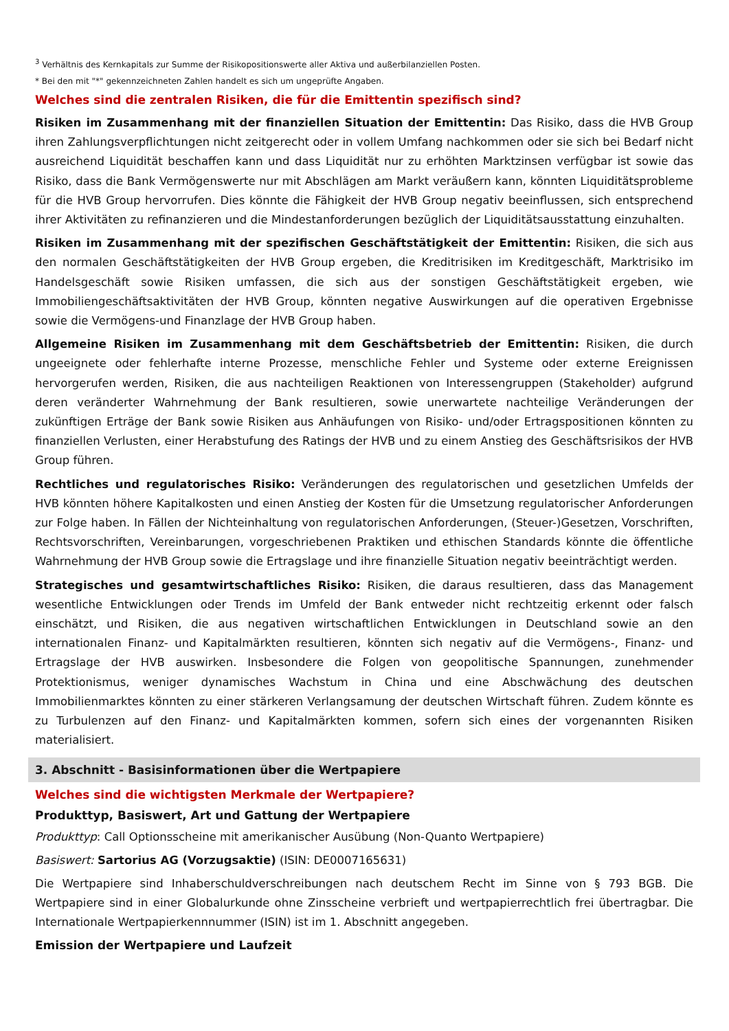<sup>3</sup> Verhältnis des Kernkapitals zur Summe der Risikopositionswerte aller Aktiva und außerbilanziellen Posten.
* Bei den mit "*" gekennzeichneten Zahlen handelt es sich um ungeprüfte Angaben.
Welches sind die zentralen Risiken, die für die Emittentin spezifisch sind?
Risiken im Zusammenhang mit der finanziellen Situation der Emittentin: Das Risiko, dass die HVB Group ihren Zahlungsverpflichtungen nicht zeitgerecht oder in vollem Umfang nachkommen oder sie sich bei Bedarf nicht ausreichend Liquidität beschaffen kann und dass Liquidität nur zu erhöhten Marktzinsen verfügbar ist sowie das Risiko, dass die Bank Vermögenswerte nur mit Abschlägen am Markt veräußern kann, könnten Liquiditätsprobleme für die HVB Group hervorrufen. Dies könnte die Fähigkeit der HVB Group negativ beeinflussen, sich entsprechend ihrer Aktivitäten zu refinanzieren und die Mindestanforderungen bezüglich der Liquiditätsausstattung einzuhalten.
Risiken im Zusammenhang mit der spezifischen Geschäftstätigkeit der Emittentin: Risiken, die sich aus den normalen Geschäftstätigkeiten der HVB Group ergeben, die Kreditrisiken im Kreditgeschäft, Marktrisiko im Handelsgeschäft sowie Risiken umfassen, die sich aus der sonstigen Geschäftstätigkeit ergeben, wie Immobiliengeschäftsaktivitäten der HVB Group, könnten negative Auswirkungen auf die operativen Ergebnisse sowie die Vermögens-und Finanzlage der HVB Group haben.
Allgemeine Risiken im Zusammenhang mit dem Geschäftsbetrieb der Emittentin: Risiken, die durch ungeeignete oder fehlerhafte interne Prozesse, menschliche Fehler und Systeme oder externe Ereignissen hervorgerufen werden, Risiken, die aus nachteiligen Reaktionen von Interessengruppen (Stakeholder) aufgrund deren veränderter Wahrnehmung der Bank resultieren, sowie unerwartete nachteilige Veränderungen der zukünftigen Erträge der Bank sowie Risiken aus Anhäufungen von Risiko- und/oder Ertragspositionen könnten zu finanziellen Verlusten, einer Herabstufung des Ratings der HVB und zu einem Anstieg des Geschäftsrisikos der HVB Group führen.
Rechtliches und regulatorisches Risiko: Veränderungen des regulatorischen und gesetzlichen Umfelds der HVB könnten höhere Kapitalkosten und einen Anstieg der Kosten für die Umsetzung regulatorischer Anforderungen zur Folge haben. In Fällen der Nichteinhaltung von regulatorischen Anforderungen, (Steuer-)Gesetzen, Vorschriften, Rechtsvorschriften, Vereinbarungen, vorgeschriebenen Praktiken und ethischen Standards könnte die öffentliche Wahrnehmung der HVB Group sowie die Ertragslage und ihre finanzielle Situation negativ beeinträchtigt werden.
Strategisches und gesamtwirtschaftliches Risiko: Risiken, die daraus resultieren, dass das Management wesentliche Entwicklungen oder Trends im Umfeld der Bank entweder nicht rechtzeitig erkennt oder falsch einschätzt, und Risiken, die aus negativen wirtschaftlichen Entwicklungen in Deutschland sowie an den internationalen Finanz- und Kapitalmärkten resultieren, könnten sich negativ auf die Vermögens-, Finanz- und Ertragslage der HVB auswirken. Insbesondere die Folgen von geopolitische Spannungen, zunehmender Protektionismus, weniger dynamisches Wachstum in China und eine Abschwächung des deutschen Immobilienmarktes könnten zu einer stärkeren Verlangsamung der deutschen Wirtschaft führen. Zudem könnte es zu Turbulenzen auf den Finanz- und Kapitalmärkten kommen, sofern sich eines der vorgenannten Risiken materialisiert.
3. Abschnitt - Basisinformationen über die Wertpapiere
Welches sind die wichtigsten Merkmale der Wertpapiere?
Produkttyp, Basiswert, Art und Gattung der Wertpapiere
Produkttyp: Call Optionsscheine mit amerikanischer Ausübung (Non-Quanto Wertpapiere)
Basiswert: Sartorius AG (Vorzugsaktie) (ISIN: DE0007165631)
Die Wertpapiere sind Inhaberschuldverschreibungen nach deutschem Recht im Sinne von § 793 BGB. Die Wertpapiere sind in einer Globalurkunde ohne Zinsscheine verbrieft und wertpapierrechtlich frei übertragbar. Die Internationale Wertpapierkennnummer (ISIN) ist im 1. Abschnitt angegeben.
Emission der Wertpapiere und Laufzeit